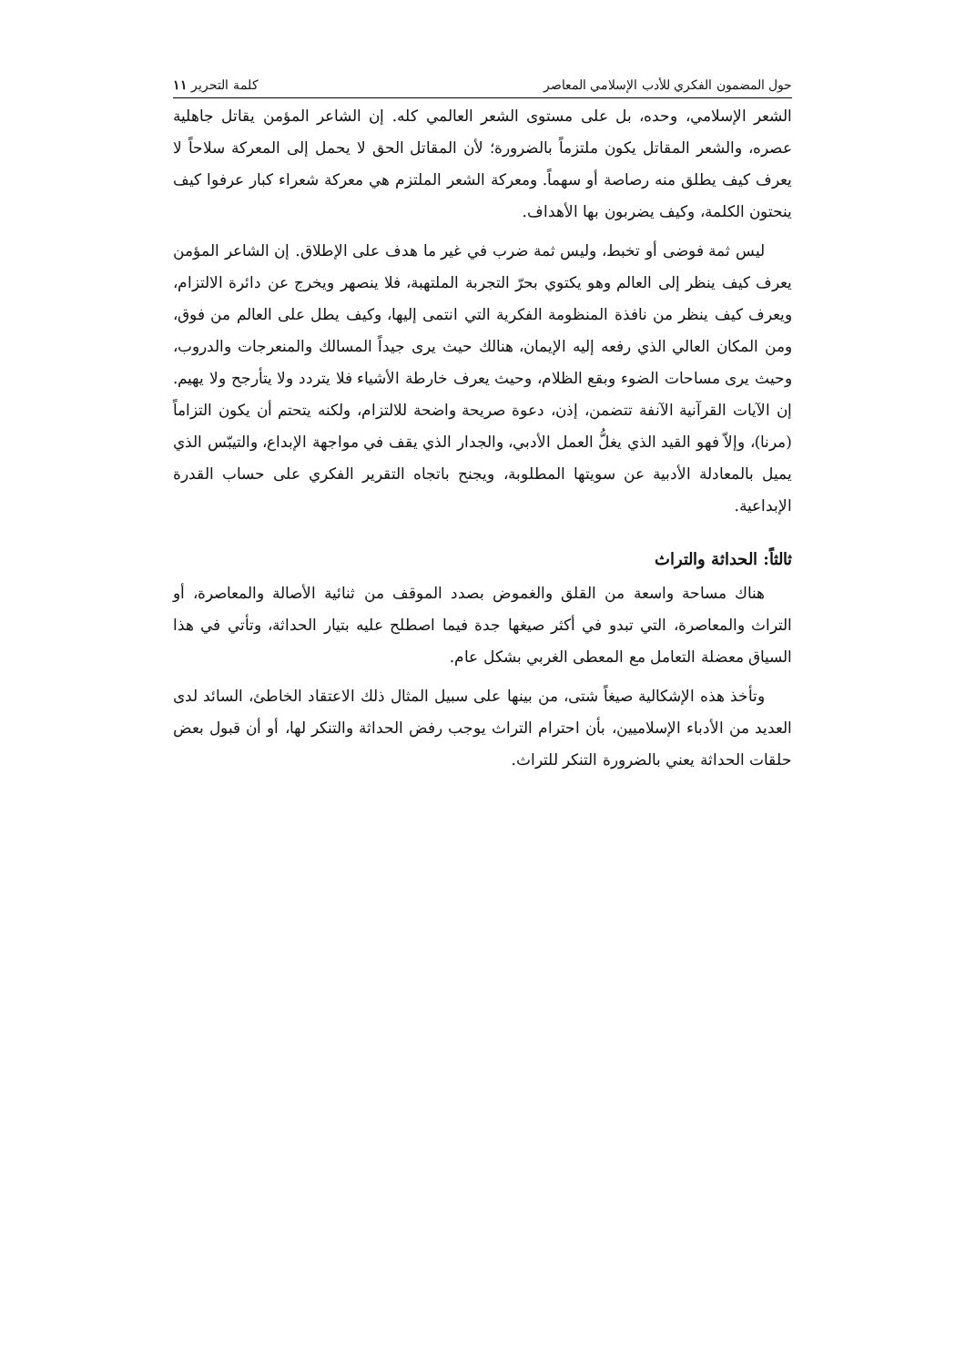حول المضمون الفكري للأدب الإسلامي المعاصر كلمة التحرير ١١
الشعر الإسلامي، وحده، بل على مستوى الشعر العالمي كله. إن الشاعر المؤمن يقاتل جاهلية عصره، والشعر المقاتل يكون ملتزماً بالضرورة؛ لأن المقاتل الحق لا يحمل إلى المعركة سلاحاً لا يعرف كيف يطلق منه رصاصة أو سهماً. ومعركة الشعر الملتزم هي معركة شعراء كبار عرفوا كيف ينحتون الكلمة، وكيف يضربون بها الأهداف.
ليس ثمة فوضى أو تخبط، وليس ثمة ضرب في غير ما هدف على الإطلاق. إن الشاعر المؤمن يعرف كيف ينظر إلى العالم وهو يكتوي بحرّ التجربة الملتهبة، فلا ينصهر ويخرج عن دائرة الالتزام، ويعرف كيف ينظر من نافذة المنظومة الفكرية التي انتمى إليها، وكيف يطل على العالم من فوق، ومن المكان العالي الذي رفعه إليه الإيمان، هنالك حيث يرى جيداً المسالك والمنعرجات والدروب، وحيث يرى مساحات الضوء وبقع الظلام، وحيث يعرف خارطة الأشياء فلا يتردد ولا يتأرجح ولا يهيم. إن الآيات القرآنية الآنفة تتضمن، إذن، دعوة صريحة واضحة للالتزام، ولكنه يتحتم أن يكون التزاماً (مرنا)، وإلاّ فهو القيد الذي يغلُّ العمل الأدبي، والجدار الذي يقف في مواجهة الإبداع، والتيبّس الذي يميل بالمعادلة الأدبية عن سويتها المطلوبة، ويجنح باتجاه التقرير الفكري على حساب القدرة الإبداعية.
ثالثاً: الحداثة والتراث
هناك مساحة واسعة من القلق والغموض بصدد الموقف من ثنائية الأصالة والمعاصرة، أو التراث والمعاصرة، التي تبدو في أكثر صيغها جدة فيما اصطلح عليه بتيار الحداثة، وتأتي في هذا السياق معضلة التعامل مع المعطى الغربي بشكل عام.
وتأخذ هذه الإشكالية صيغاً شتى، من بينها على سبيل المثال ذلك الاعتقاد الخاطئ، السائد لدى العديد من الأدباء الإسلاميين، بأن احترام التراث يوجب رفض الحداثة والتنكر لها، أو أن قبول بعض حلقات الحداثة يعني بالضرورة التنكر للتراث.